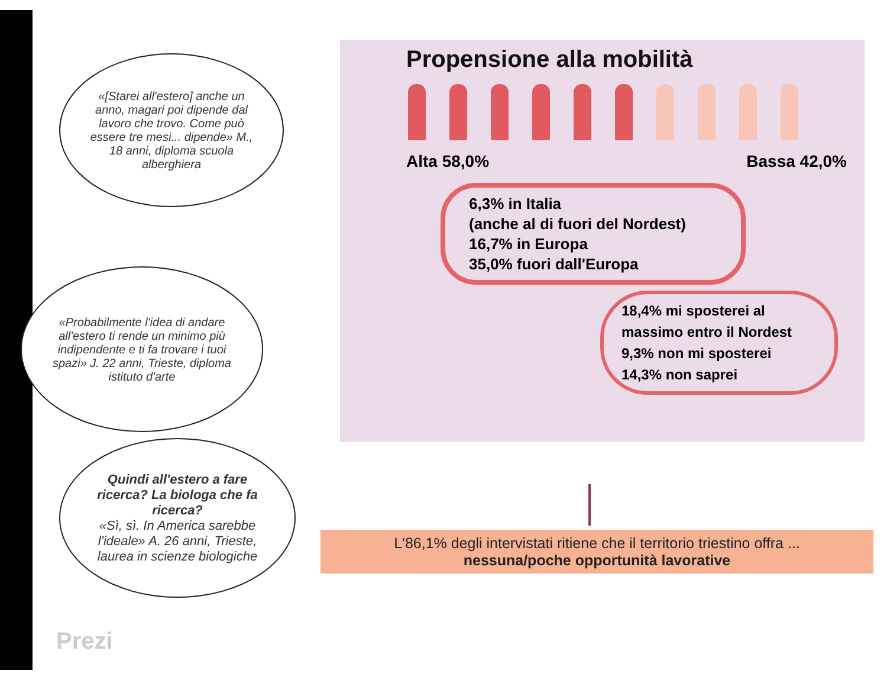«[Starei all'estero] anche un anno, magari poi dipende dal lavoro che trovo. Come può essere tre mesi... dipende» M., 18 anni, diploma scuola alberghiera
«Probabilmente l'idea di andare all'estero ti rende un minimo più indipendente e ti fa trovare i tuoi spazi» J. 22 anni, Trieste, diploma istituto d'arte
Quindi all'estero a fare ricerca? La biologa che fa ricerca?
«Sì, sì. In America sarebbe l'ideale» A. 26 anni, Trieste, laurea in scienze biologiche
Propensione alla mobilità
Alta 58,0% Bassa 42,0%
6,3% in Italia
(anche al di fuori del Nordest)
16,7% in Europa
35,0% fuori dall'Europa
18,4% mi sposterei al massimo entro il Nordest
9,3% non mi sposterei
14,3% non saprei
L'86,1% degli intervistati ritiene che il territorio triestino offra ...
nessuna/poche opportunità lavorative
Prezi